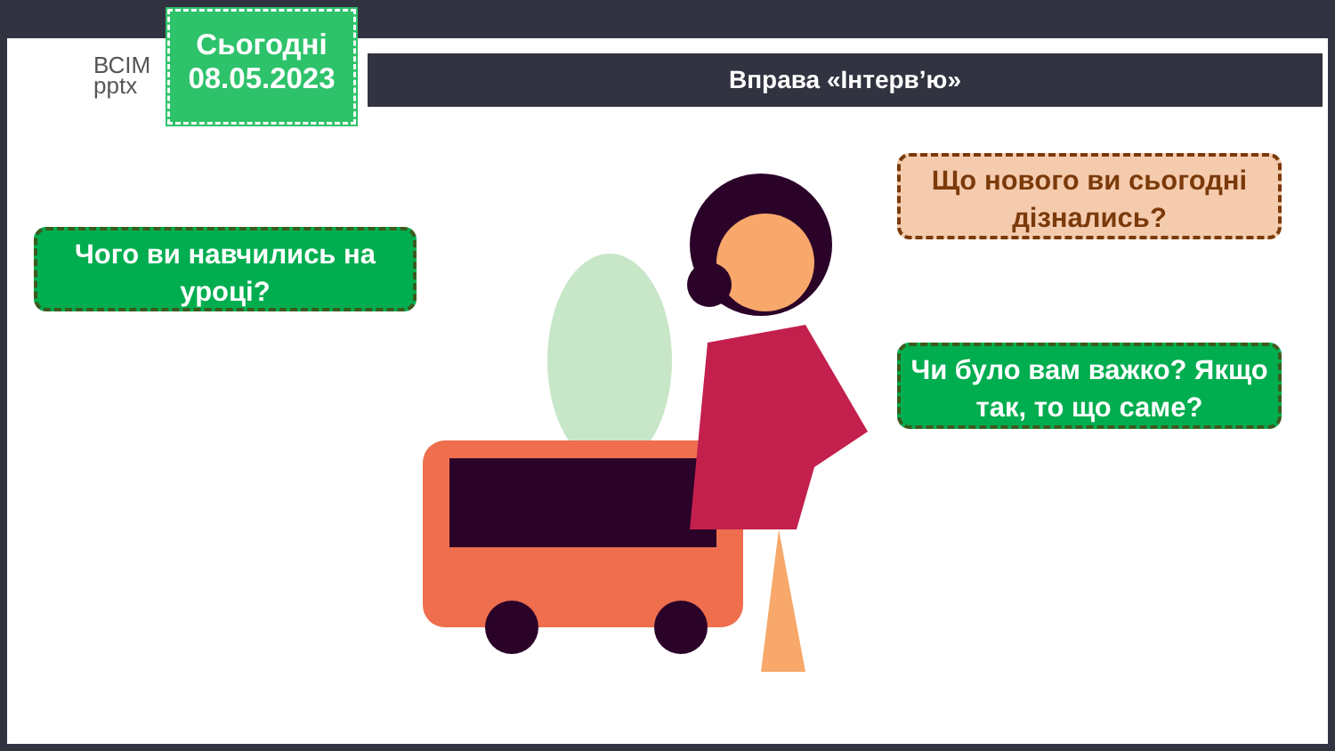ВСІМ
pptx
Сьогодні
08.05.2023
Вправа «Інтерв’ю»
Чого ви навчились на уроці?
Що нового ви сьогодні дізнались?
Чи було вам важко? Якщо так, то що саме?